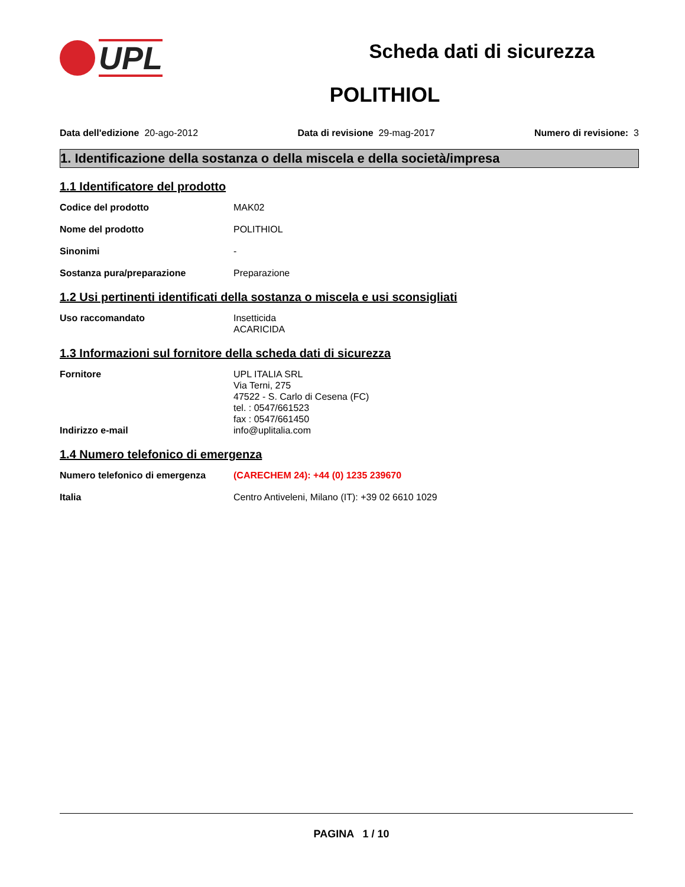UPL
Scheda dati di sicurezza
POLITHIOL
Data dell'edizione 20-ago-2012 Data di revisione 29-mag-2017 Numero di revisione: 3
1. Identificazione della sostanza o della miscela e della società/impresa
1.1 Identificatore del prodotto
Codice del prodotto MAK02
Nome del prodotto POLITHIOL
Sinonimi -
Sostanza pura/preparazione Preparazione
1.2 Usi pertinenti identificati della sostanza o miscela e usi sconsigliati
Uso raccomandato Insetticida
ACARICIDA
1.3 Informazioni sul fornitore della scheda dati di sicurezza
Fornitore UPL ITALIA SRL
Via Terni, 275
47522 - S. Carlo di Cesena (FC)
tel. : 0547/661523
fax : 0547/661450
Indirizzo e-mail info@uplitalia.com
1.4 Numero telefonico di emergenza
Numero telefonico di emergenza (CARECHEM 24): +44 (0) 1235 239670
Italia Centro Antiveleni, Milano (IT): +39 02 6610 1029
PAGINA 1 / 10